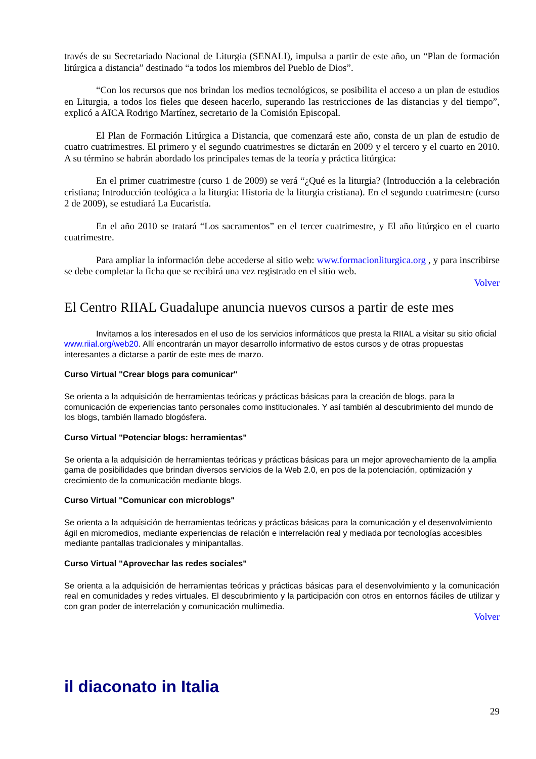través de su Secretariado Nacional de Liturgia (SENALI), impulsa a partir de este año, un “Plan de formación litúrgica a distancia” destinado “a todos los miembros del Pueblo de Dios”.
“Con los recursos que nos brindan los medios tecnológicos, se posibilita el acceso a un plan de estudios en Liturgia, a todos los fieles que deseen hacerlo, superando las restricciones de las distancias y del tiempo”, explicó a AICA Rodrigo Martínez, secretario de la Comisión Episcopal.
El Plan de Formación Litúrgica a Distancia, que comenzará este año, consta de un plan de estudio de cuatro cuatrimestres. El primero y el segundo cuatrimestres se dictarán en 2009 y el tercero y el cuarto en 2010. A su término se habrán abordado los principales temas de la teoría y práctica litúrgica:
En el primer cuatrimestre (curso 1 de 2009) se verá “¿Qué es la liturgia? (Introducción a la celebración cristiana; Introducción teológica a la liturgia: Historia de la liturgia cristiana). En el segundo cuatrimestre (curso 2 de 2009), se estudiará La Eucaristía.
En el año 2010 se tratará “Los sacramentos” en el tercer cuatrimestre, y El año litúrgico en el cuarto cuatrimestre.
Para ampliar la información debe accederse al sitio web: www.formacionliturgica.org , y para inscribirse se debe completar la ficha que se recibirá una vez registrado en el sitio web.
Volver
El Centro RIIAL Guadalupe anuncia nuevos cursos a partir de este mes
Invitamos a los interesados en el uso de los servicios informáticos que presta la RIIAL a visitar su sitio oficial www.riial.org/web20. Allí encontrarán un mayor desarrollo informativo de estos cursos y de otras propuestas interesantes a dictarse a partir de este mes de marzo.
Curso Virtual "Crear blogs para comunicar"
Se orienta a la adquisición de herramientas teóricas y prácticas básicas para la creación de blogs, para la comunicación de experiencias tanto personales como institucionales. Y así también al descubrimiento del mundo de los blogs, también llamado blogósfera.
Curso Virtual "Potenciar blogs: herramientas"
Se orienta a la adquisición de herramientas teóricas y prácticas básicas para un mejor aprovechamiento de la amplia gama de posibilidades que brindan diversos servicios de la Web 2.0, en pos de la potenciación, optimización y crecimiento de la comunicación mediante blogs.
Curso Virtual "Comunicar con microblogs"
Se orienta a la adquisición de herramientas teóricas y prácticas básicas para la comunicación y el desenvolvimiento ágil en micromedios, mediante experiencias de relación e interrelación real y mediada por tecnologías accesibles mediante pantallas tradicionales y minipantallas.
Curso Virtual "Aprovechar las redes sociales"
Se orienta a la adquisición de herramientas teóricas y prácticas básicas para el desenvolvimiento y la comunicación real en comunidades y redes virtuales. El descubrimiento y la participación con otros en entornos fáciles de utilizar y con gran poder de interrelación y comunicación multimedia.
Volver
il diaconato in Italia
29